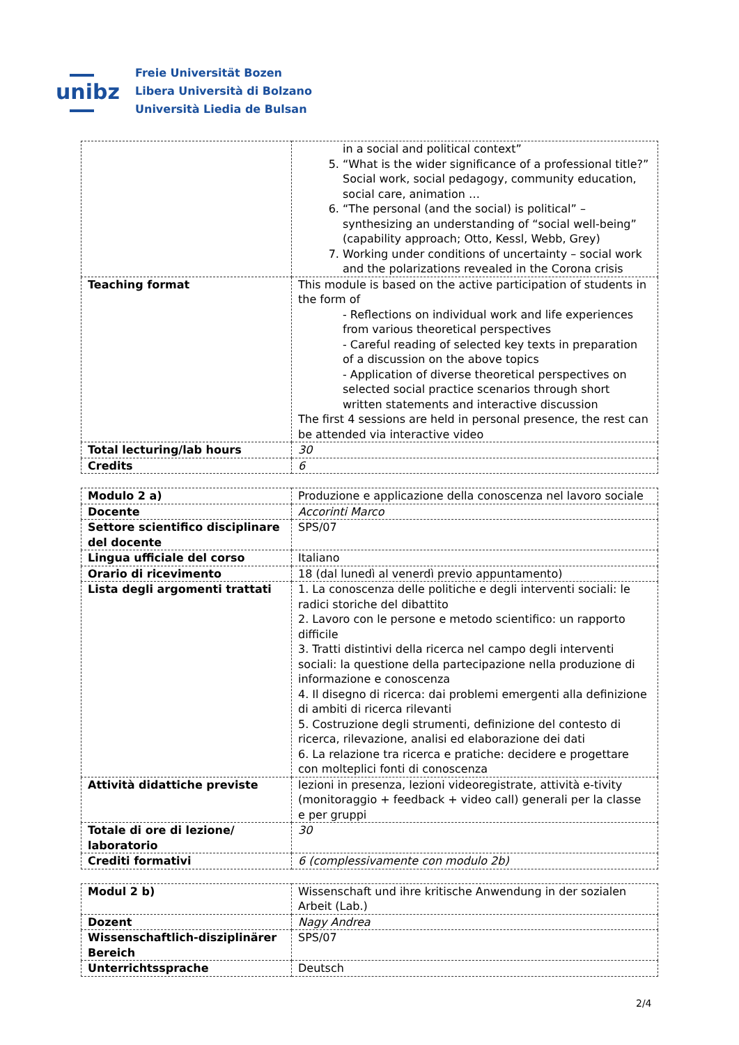unibz
Freie Universität Bozen
Libera Università di Bolzano
Università Liedia de Bulsan
| | in a social and political context” 5. “What is the wider significance of a professional title?” Social work, social pedagogy, community education, social care, animation … 6. “The personal (and the social) is political” – synthesizing an understanding of “social well-being” (capability approach; Otto, Kessl, Webb, Grey) 7. Working under conditions of uncertainty – social work and the polarizations revealed in the Corona crisis |
| Teaching format | This module is based on the active participation of students in the form of - Reflections on individual work and life experiences from various theoretical perspectives - Careful reading of selected key texts in preparation of a discussion on the above topics - Application of diverse theoretical perspectives on selected social practice scenarios through short written statements and interactive discussion The first 4 sessions are held in personal presence, the rest can be attended via interactive video |
| Total lecturing/lab hours | 30 |
| Credits | 6 |
| Modulo 2 a) | Produzione e applicazione della conoscenza nel lavoro sociale |
| Docente | Accorinti Marco |
| Settore scientifico disciplinare del docente | SPS/07 |
| Lingua ufficiale del corso | Italiano |
| Orario di ricevimento | 18 (dal lunedì al venerdì previo appuntamento) |
| Lista degli argomenti trattati | 1. La conoscenza delle politiche e degli interventi sociali: le radici storiche del dibattito 2. Lavoro con le persone e metodo scientifico: un rapporto difficile 3. Tratti distintivi della ricerca nel campo degli interventi sociali: la questione della partecipazione nella produzione di informazione e conoscenza 4. Il disegno di ricerca: dai problemi emergenti alla definizione di ambiti di ricerca rilevanti 5. Costruzione degli strumenti, definizione del contesto di ricerca, rilevazione, analisi ed elaborazione dei dati 6. La relazione tra ricerca e pratiche: decidere e progettare con molteplici fonti di conoscenza |
| Attività didattiche previste | lezioni in presenza, lezioni videoregistrate, attività e-tivity (monitoraggio + feedback + video call) generali per la classe e per gruppi |
| Totale di ore di lezione/ laboratorio | 30 |
| Crediti formativi | 6 (complessivamente con modulo 2b) |
| Modul 2 b) | Wissenschaft und ihre kritische Anwendung in der sozialen Arbeit (Lab.) |
| Dozent | Nagy Andrea |
| Wissenschaftlich-disziplinärer Bereich | SPS/07 |
| Unterrichtssprache | Deutsch |
2/4